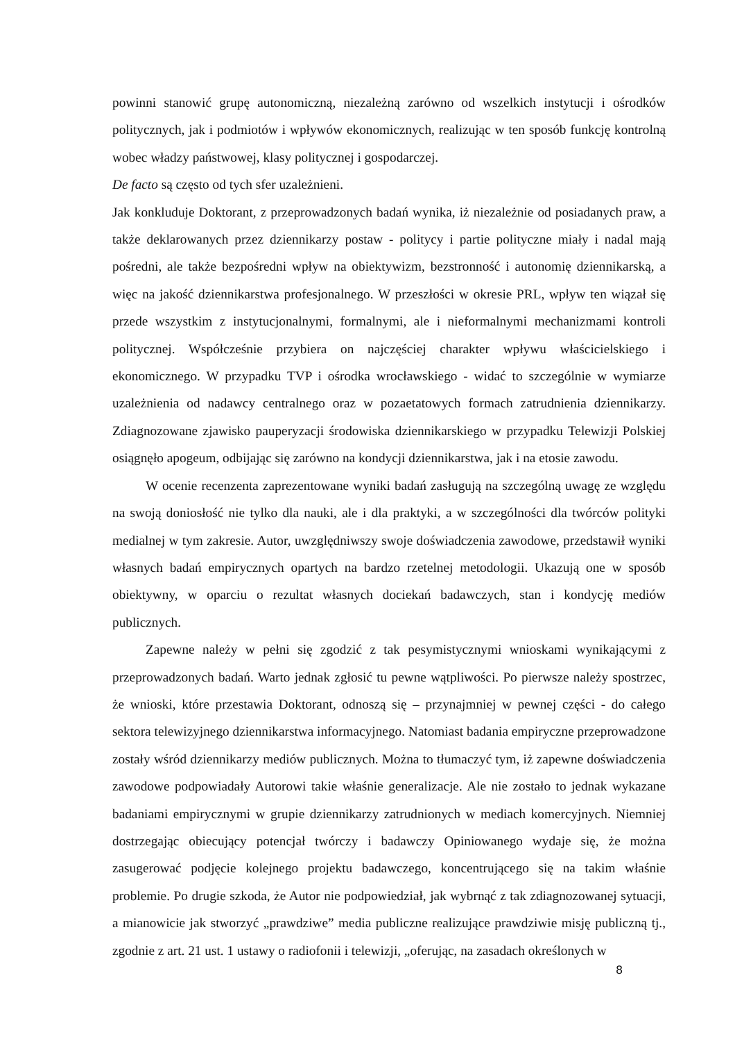powinni stanowić grupę autonomiczną, niezależną zarówno od wszelkich instytucji i ośrodków politycznych, jak i podmiotów i wpływów ekonomicznych, realizując w ten sposób funkcję kontrolną wobec władzy państwowej, klasy politycznej i gospodarczej.
De facto są często od tych sfer uzależnieni.
Jak konkluduje Doktorant, z przeprowadzonych badań wynika, iż niezależnie od posiadanych praw, a także deklarowanych przez dziennikarzy postaw - politycy i partie polityczne miały i nadal mają pośredni, ale także bezpośredni wpływ na obiektywizm, bezstronność i autonomię dziennikarską, a więc na jakość dziennikarstwa profesjonalnego. W przeszłości w okresie PRL, wpływ ten wiązał się przede wszystkim z instytucjonalnymi, formalnymi, ale i nieformalnymi mechanizmami kontroli politycznej. Współcześnie przybiera on najczęściej charakter wpływu właścicielskiego i ekonomicznego. W przypadku TVP i ośrodka wrocławskiego - widać to szczególnie w wymiarze uzależnienia od nadawcy centralnego oraz w pozaetatowych formach zatrudnienia dziennikarzy. Zdiagnozowane zjawisko pauperyzacji środowiska dziennikarskiego w przypadku Telewizji Polskiej osiągnęło apogeum, odbijając się zarówno na kondycji dziennikarstwa, jak i na etosie zawodu.
W ocenie recenzenta zaprezentowane wyniki badań zasługują na szczególną uwagę ze względu na swoją doniosłość nie tylko dla nauki, ale i dla praktyki, a w szczególności dla twórców polityki medialnej w tym zakresie. Autor, uwzględniwszy swoje doświadczenia zawodowe, przedstawił wyniki własnych badań empirycznych opartych na bardzo rzetelnej metodologii. Ukazują one w sposób obiektywny, w oparciu o rezultat własnych dociekań badawczych, stan i kondycję mediów publicznych.
Zapewne należy w pełni się zgodzić z tak pesymistycznymi wnioskami wynikającymi z przeprowadzonych badań. Warto jednak zgłosić tu pewne wątpliwości. Po pierwsze należy spostrzec, że wnioski, które przestawia Doktorant, odnoszą się – przynajmniej w pewnej części - do całego sektora telewizyjnego dziennikarstwa informacyjnego. Natomiast badania empiryczne przeprowadzone zostały wśród dziennikarzy mediów publicznych. Można to tłumaczyć tym, iż zapewne doświadczenia zawodowe podpowiadały Autorowi takie właśnie generalizacje. Ale nie zostało to jednak wykazane badaniami empirycznymi w grupie dziennikarzy zatrudnionych w mediach komercyjnych. Niemniej dostrzegając obiecujący potencjał twórczy i badawczy Opiniowanego wydaje się, że można zasugerować podjęcie kolejnego projektu badawczego, koncentrującego się na takim właśnie problemie. Po drugie szkoda, że Autor nie podpowiedział, jak wybrnąć z tak zdiagnozowanej sytuacji, a mianowicie jak stworzyć „prawdziwe” media publiczne realizujące prawdziwie misję publiczną tj., zgodnie z art. 21 ust. 1 ustawy o radiofonii i telewizji, „oferując, na zasadach określonych w
8